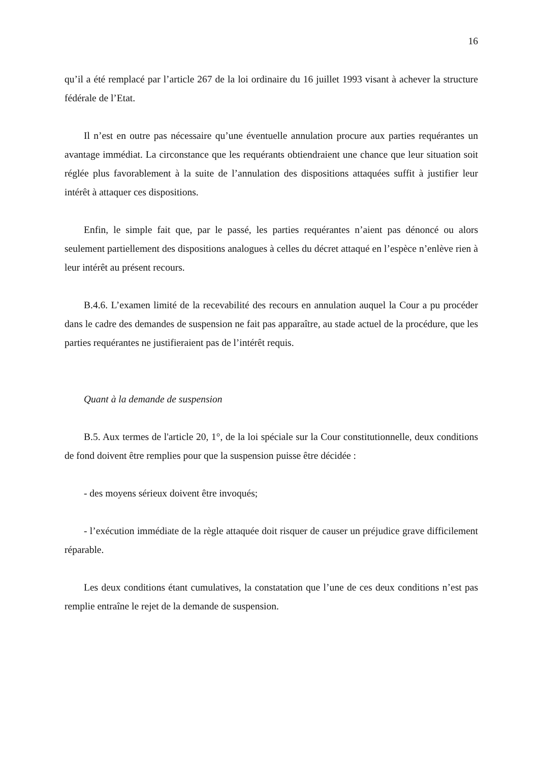16
qu’il a été remplacé par l’article 267 de la loi ordinaire du 16 juillet 1993 visant à achever la structure fédérale de l’Etat.
Il n’est en outre pas nécessaire qu’une éventuelle annulation procure aux parties requérantes un avantage immédiat. La circonstance que les requérants obtiendraient une chance que leur situation soit réglée plus favorablement à la suite de l’annulation des dispositions attaquées suffit à justifier leur intérêt à attaquer ces dispositions.
Enfin, le simple fait que, par le passé, les parties requérantes n’aient pas dénoncé ou alors seulement partiellement des dispositions analogues à celles du décret attaqué en l’espèce n’enlève rien à leur intérêt au présent recours.
B.4.6. L’examen limité de la recevabilité des recours en annulation auquel la Cour a pu procéder dans le cadre des demandes de suspension ne fait pas apparaître, au stade actuel de la procédure, que les parties requérantes ne justifieraient pas de l’intérêt requis.
Quant à la demande de suspension
B.5. Aux termes de l'article 20, 1°, de la loi spéciale sur la Cour constitutionnelle, deux conditions de fond doivent être remplies pour que la suspension puisse être décidée :
- des moyens sérieux doivent être invoqués;
- l’exécution immédiate de la règle attaquée doit risquer de causer un préjudice grave difficilement réparable.
Les deux conditions étant cumulatives, la constatation que l’une de ces deux conditions n’est pas remplie entraîne le rejet de la demande de suspension.